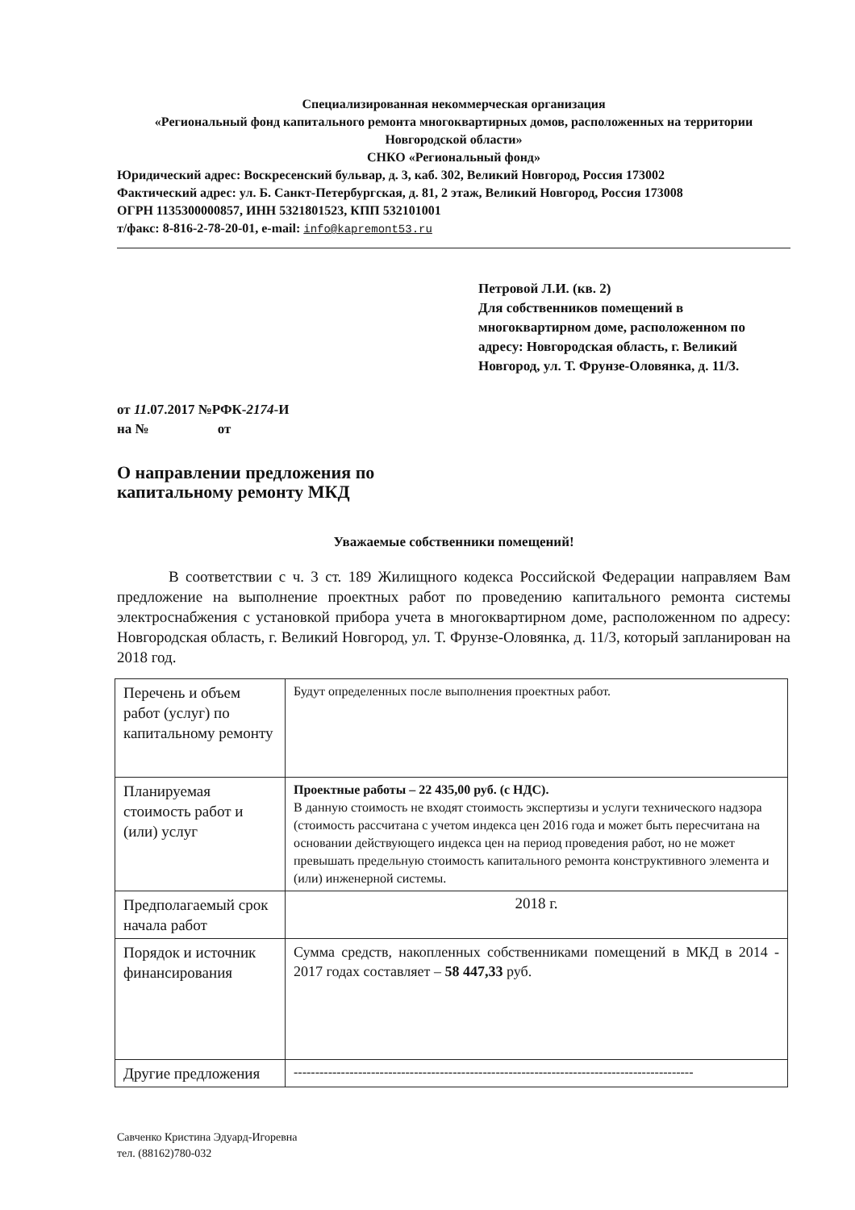Специализированная некоммерческая организация
«Региональный фонд капитального ремонта многоквартирных домов, расположенных на территории Новгородской области»
СНКО «Региональный фонд»
Юридический адрес: Воскресенский бульвар, д. 3, каб. 302, Великий Новгород, Россия 173002
Фактический адрес: ул. Б. Санкт-Петербургская, д. 81, 2 этаж, Великий Новгород, Россия 173008
ОГРН 1135300000857, ИНН 5321801523, КПП 532101001
т/факс: 8-816-2-78-20-01, e-mail: info@kapremont53.ru
Петровой Л.И. (кв. 2)
Для собственников помещений в многоквартирном доме, расположенном по адресу: Новгородская область, г. Великий Новгород, ул. Т. Фрунзе-Оловянка, д. 11/3.
от 11.07.2017 №РФК-2174-И
на № от
О направлении предложения по
капитальному ремонту МКД
Уважаемые собственники помещений!
В соответствии с ч. 3 ст. 189 Жилищного кодекса Российской Федерации направляем Вам предложение на выполнение проектных работ по проведению капитального ремонта системы электроснабжения с установкой прибора учета в многоквартирном доме, расположенном по адресу: Новгородская область, г. Великий Новгород, ул. Т. Фрунзе-Оловянка, д. 11/3, который запланирован на 2018 год.
| Перечень и объем работ (услуг) по капитальному ремонту | Будут определенных после выполнения проектных работ. |
| Планируемая стоимость работ и (или) услуг | Проектные работы – 22 435,00 руб. (с НДС). В данную стоимость не входят стоимость экспертизы и услуги технического надзора (стоимость рассчитана с учетом индекса цен 2016 года и может быть пересчитана на основании действующего индекса цен на период проведения работ, но не может превышать предельную стоимость капитального ремонта конструктивного элемента и (или) инженерной системы. |
| Предполагаемый срок начала работ | 2018 г. |
| Порядок и источник финансирования | Сумма средств, накопленных собственниками помещений в МКД в 2014 - 2017 годах составляет – 58 447,33 руб. |
| Другие предложения | --------------------------------------------------------------------------------------------- |
Савченко Кристина Эдуард-Игоревна
тел. (88162)780-032